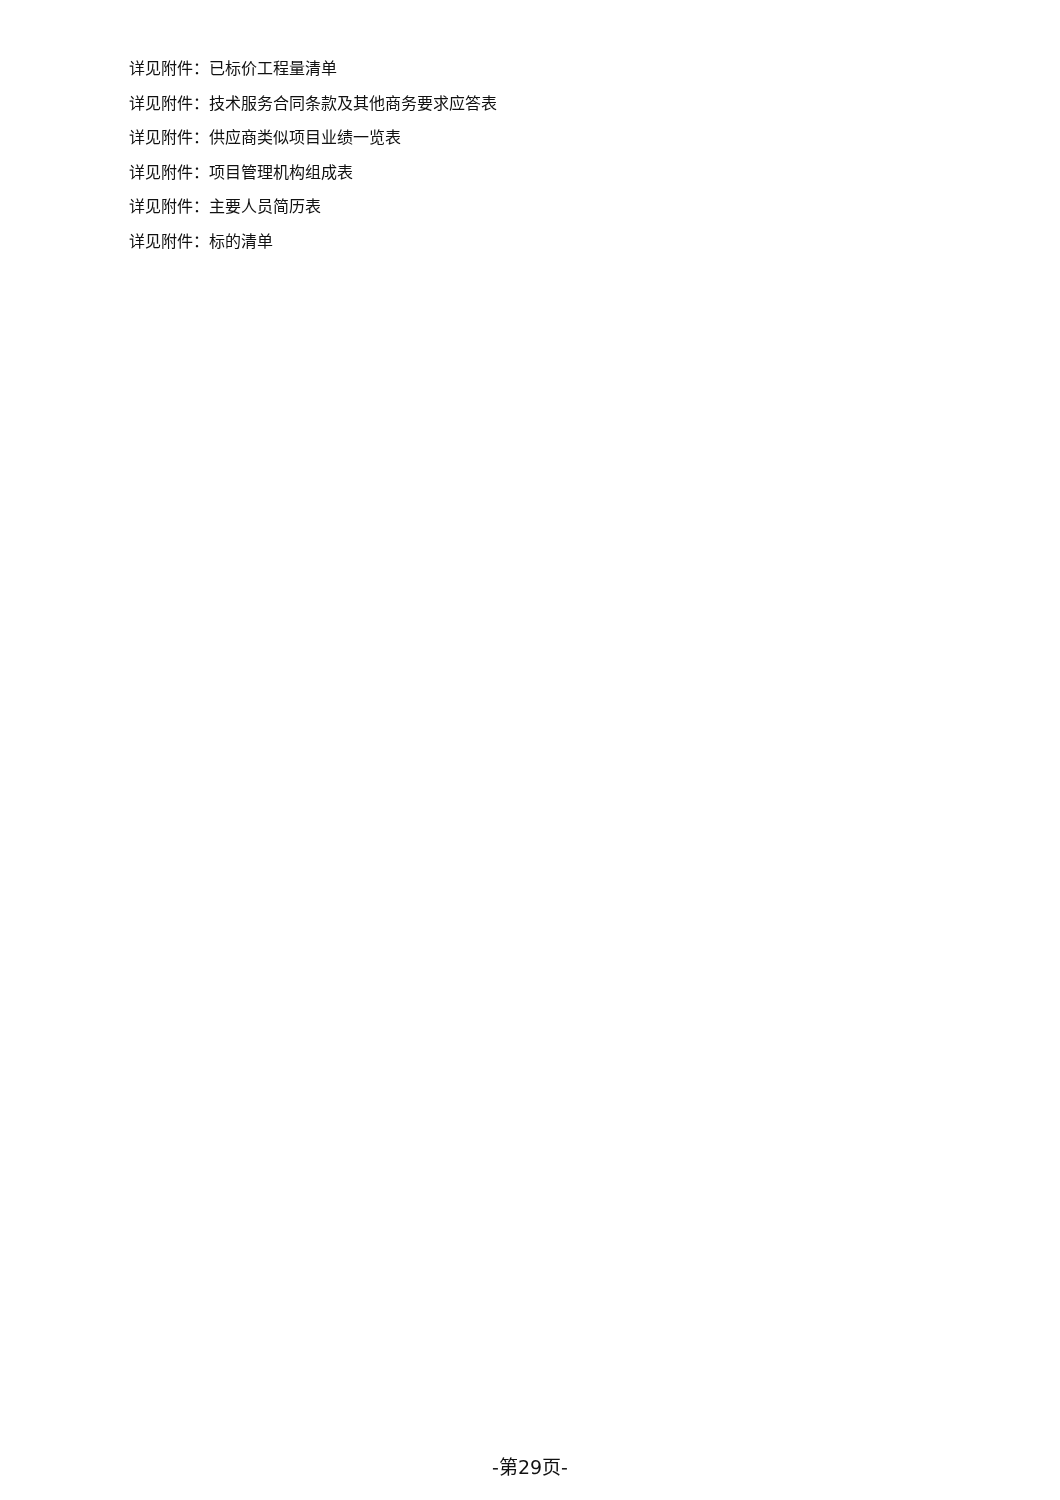详见附件：已标价工程量清单
详见附件：技术服务合同条款及其他商务要求应答表
详见附件：供应商类似项目业绩一览表
详见附件：项目管理机构组成表
详见附件：主要人员简历表
详见附件：标的清单
-第29页-